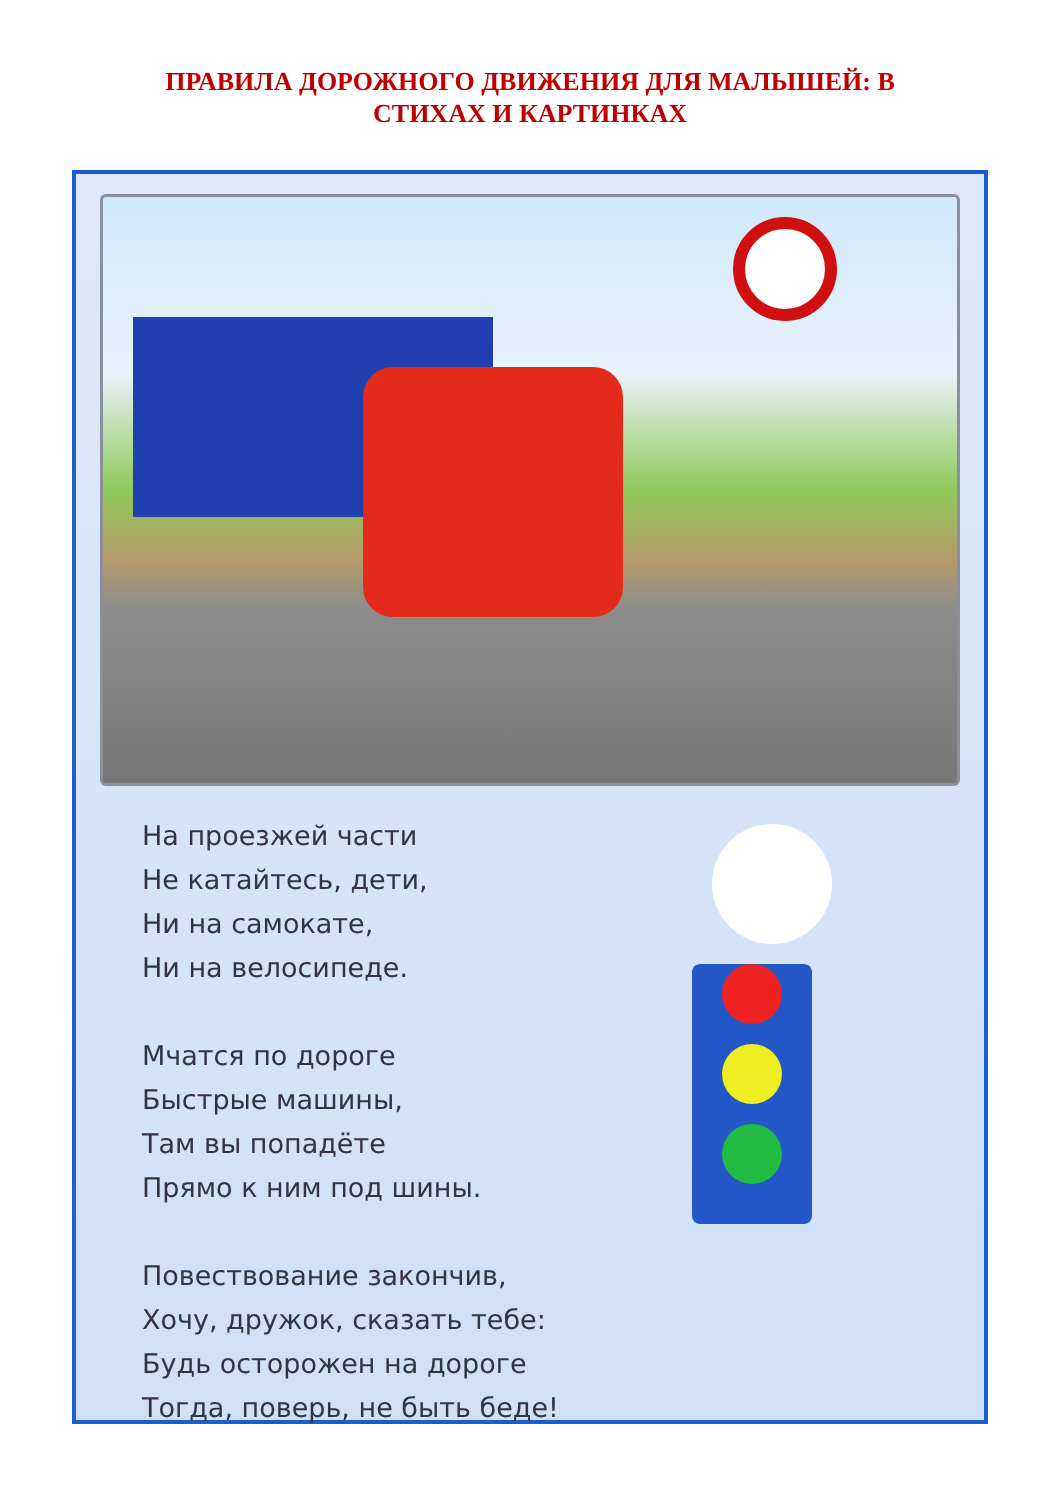ПРАВИЛА ДОРОЖНОГО ДВИЖЕНИЯ ДЛЯ МАЛЫШЕЙ: В СТИХАХ И КАРТИНКАХ
На проезжей части
Не катайтесь, дети,
Ни на самокате,
Ни на велосипеде.
Мчатся по дороге
Быстрые машины,
Там вы попадёте
Прямо к ним под шины.
Повествование закончив,
Хочу, дружок, сказать тебе:
Будь осторожен на дороге
Тогда, поверь, не быть беде!